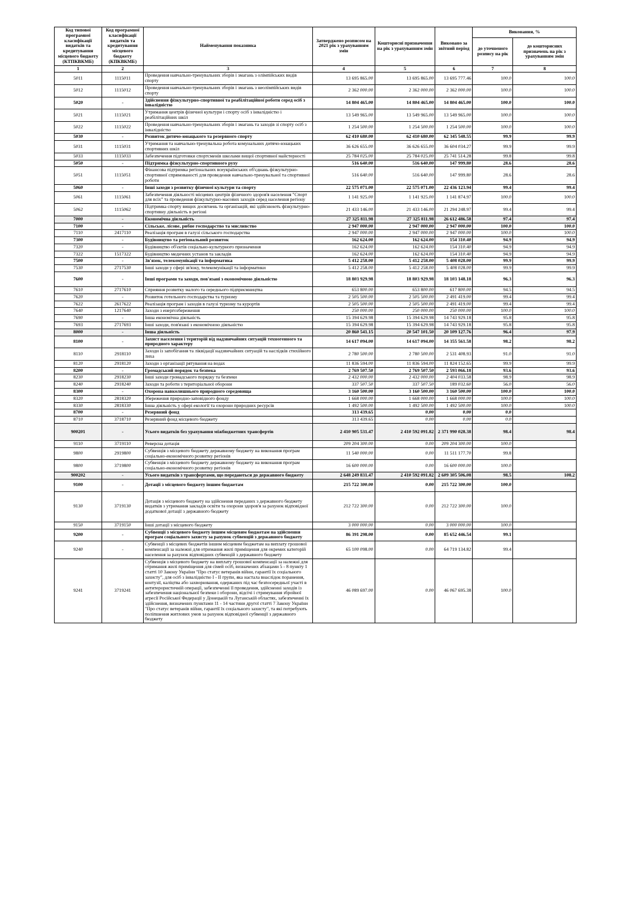| Код типової програмної класифікації видатків та кредитування місцевого бюджету (КТПКВКМБ) | Код програмної класифікації видатків та кредитування місцевого бюджету (КПКВКМБ) | Найменування показника | Затверджено розписом на 2021 рік з урахуванням змін | Кошторисні призначення на рік з урахуванням змін | Виконано за звітний період | Виконання, % | |
| --- | --- | --- | --- | --- | --- | --- | --- |
| | | | | | | до уточненого розпису на рік | до кошторисних призначень на рік з урахуванням змін |
| 1 | 2 | 3 | 4 | 5 | 6 | 7 | 8 |
| 5011 | 1115011 | Проведення навчально-тренувальних зборів і змагань з олімпійських видів спорту | 13 695 865.00 | 13 695 865.00 | 13 695 777.46 | 100.0 | 100.0 |
| 5012 | 1115012 | Проведення навчально-тренувальних зборів і змагань з неолімпійських видів спорту | 2 362 000.00 | 2 362 000.00 | 2 362 000.00 | 100.0 | 100.0 |
| 5020 | - | Здійснення фізкультурно-спортивної та реабілітаційної роботи серед осіб з інвалідністю | 14 804 465.00 | 14 804 465.00 | 14 804 465.00 | 100.0 | 100.0 |
| 5021 | 1115021 | Утримання центрів фізичної культури і спорту осіб з інвалідністю і реабілітаційних шкіл | 13 549 965.00 | 13 549 965.00 | 13 549 965.00 | 100.0 | 100.0 |
| 5022 | 1115022 | Проведення навчально-тренувальних зборів і змагань та заходів зі спорту осіб з інвалідністю | 1 254 500.00 | 1 254 500.00 | 1 254 500.00 | 100.0 | 100.0 |
| 5030 | - | Розвиток дитячо-юнацького та резервного спорту | 62 410 680.00 | 62 410 680.00 | 62 345 548.55 | 99.9 | 99.9 |
| 5031 | 1115031 | Утримання та навчально-тренувальна робота комунальних дитячо-юнацьких спортивних шкіл | 36 626 655.00 | 36 626 655.00 | 36 604 034.27 | 99.9 | 99.9 |
| 5033 | 1115033 | Забезпечення підготовки спортсменів школами вищої спортивної майстерності | 25 784 025.00 | 25 784 025.00 | 25 741 514.28 | 99.8 | 99.8 |
| 5050 | - | Підтримка фізкультурно-спортивного руху | 516 640.00 | 516 640.00 | 147 999.80 | 28.6 | 28.6 |
| 5051 | 1115051 | Фінансова підтримка регіональних всеукраїнських об'єднань фізкультурно-спортивної спрямованості для проведення навчально-тренувальної та спортивної роботи | 516 640.00 | 516 640.00 | 147 999.80 | 28.6 | 28.6 |
| 5060 | - | Інші заходи з розвитку фізичної культури та спорту | 22 575 071.00 | 22 575 071.00 | 22 436 123.94 | 99.4 | 99.4 |
| 5061 | 1115061 | Забезпечення діяльності місцевих центрів фізичного здоров'я населення "Спорт для всіх" та проведення фізкультурно-масових заходів серед населення регіону | 1 141 925.00 | 1 141 925.00 | 1 141 874.97 | 100.0 | 100.0 |
| 5062 | 1115062 | Підтримка спорту вищих досягнень та організацій, які здійснюють фізкультурно-спортивну діяльність в регіоні | 21 433 146.00 | 21 433 146.00 | 21 294 248.97 | 99.4 | 99.4 |
| 7000 | - | Економічна діяльність | 27 325 811.98 | 27 325 811.98 | 26 612 486.58 | 97.4 | 97.4 |
| 7100 | - | Сільське, лісове, рибне господарство та мисливство | 2 947 000.00 | 2 947 000.00 | 2 947 000.00 | 100.0 | 100.0 |
| 7110 | 2417110 | Реалізація програм в галузі сільського господарства | 2 947 000.00 | 2 947 000.00 | 2 947 000.00 | 100.0 | 100.0 |
| 7300 | - | Будівництво та регіональний розвиток | 162 624.00 | 162 624.00 | 154 310.40 | 94.9 | 94.9 |
| 7320 | - | Будівництво об'єктів соціально-культурного призначення | 162 624.00 | 162 624.00 | 154 310.40 | 94.9 | 94.9 |
| 7322 | 1517322 | Будівництво медичних установ та закладів | 162 624.00 | 162 624.00 | 154 310.40 | 94.9 | 94.9 |
| 7500 | - | Зв'язок, телекомунікації та інформатика | 5 412 258.00 | 5 412 258.00 | 5 408 028.00 | 99.9 | 99.9 |
| 7530 | 2717530 | Інші заходи у сфері зв'язку, телекомунікації та інформатики | 5 412 258.00 | 5 412 258.00 | 5 408 028.00 | 99.9 | 99.9 |
| 7600 | - | Інші програми та заходи, пов'язані з економічною діяльністю | 18 803 929.98 | 18 803 929.98 | 18 103 148.18 | 96.3 | 96.3 |
| 7610 | 2717610 | Сприяння розвитку малого та середнього підприємництва | 653 800.00 | 653 800.00 | 617 800.00 | 94.5 | 94.5 |
| 7620 | - | Розвиток готельного господарства та туризму | 2 505 500.00 | 2 505 500.00 | 2 491 419.00 | 99.4 | 99.4 |
| 7622 | 2617622 | Реалізація програм і заходів в галузі туризму та курортів | 2 505 500.00 | 2 505 500.00 | 2 491 419.00 | 99.4 | 99.4 |
| 7640 | 1217640 | Заходи з енергозбереження | 250 000.00 | 250 000.00 | 250 000.00 | 100.0 | 100.0 |
| 7690 | - | Інша економічна діяльність | 15 394 629.98 | 15 394 629.98 | 14 743 929.18 | 95.8 | 95.8 |
| 7693 | 2717693 | Інші заходи, пов'язані з економічною діяльністю | 15 394 629.98 | 15 394 629.98 | 14 743 929.18 | 95.8 | 95.8 |
| 8000 | - | Інша діяльність | 20 860 541.15 | 20 547 101.50 | 20 109 127.76 | 96.4 | 97.9 |
| 8100 | - | Захист населення і територій від надзвичайних ситуацій техногенного та природного характеру | 14 617 094.00 | 14 617 094.00 | 14 355 561.58 | 98.2 | 98.2 |
| 8110 | 2918110 | Заходи із запобігання та ліквідації надзвичайних ситуацій та наслідків стихійного лиха | 2 780 500.00 | 2 780 500.00 | 2 531 408.93 | 91.0 | 91.0 |
| 8120 | 2918120 | Заходи з організації рятування на водах | 11 836 594.00 | 11 836 594.00 | 11 824 152.65 | 99.9 | 99.9 |
| 8200 | - | Громадський порядок та безпека | 2 769 507.50 | 2 769 507.50 | 2 593 066.18 | 93.6 | 93.6 |
| 8230 | 2918230 | Інші заходи громадського порядку та безпеки | 2 432 000.00 | 2 432 000.00 | 2 404 033.58 | 98.9 | 98.9 |
| 8240 | 2918240 | Заходи та роботи з територіальної оборони | 337 507.50 | 337 507.50 | 189 032.60 | 56.0 | 56.0 |
| 8300 | - | Охорона навколишнього природного середовища | 3 160 500.00 | 3 160 500.00 | 3 160 500.00 | 100.0 | 100.0 |
| 8320 | 2818320 | Збереження природно-заповідного фонду | 1 668 000.00 | 1 668 000.00 | 1 668 000.00 | 100.0 | 100.0 |
| 8330 | 2818330 | Інша діяльність у сфері екології та охорони природних ресурсів | 1 492 500.00 | 1 492 500.00 | 1 492 500.00 | 100.0 | 100.0 |
| 8700 | - | Резервний фонд | 313 439.65 | 0.00 | 0.00 | 0.0 | |
| 8710 | 3718710 | Резервний фонд місцевого бюджету | 313 439.65 | 0.00 | 0.00 | 0.0 | |
| 900201 | - | Усього видатків без урахування міжбюджетних трансфертів | 2 410 905 531.47 | 2 410 592 091.82 | 2 371 990 028.38 | 98.4 | 98.4 |
| 9110 | 3719110 | Реверсна дотація | 209 204 300.00 | 0.00 | 209 204 300.00 | 100.0 | |
| 9800 | 2919800 | Субвенція з місцевого бюджету державному бюджету на виконання програм соціально-економічного розвитку регіонів | 11 540 000.00 | 0.00 | 11 511 177.70 | 99.8 | |
| 9800 | 3719800 | Субвенція з місцевого бюджету державному бюджету на виконання програм соціально-економічного розвитку регіонів | 16 600 000.00 | 0.00 | 16 600 000.00 | 100.0 | |
| 900202 | - | Усього видатків з трансфертами, що передаються до державного бюджету | 2 648 249 831.47 | 2 410 592 091.82 | 2 609 305 506.08 | 98.5 | 108.2 |
| 9100 | - | Дотації з місцевого бюджету іншим бюджетам | 215 722 300.00 | 0.00 | 215 722 300.00 | 100.0 | |
| 9130 | 3719130 | Дотація з місцевого бюджету на здійснення переданих з державного бюджету видатків з утримання закладів освіти та охорони здоров'я за рахунок відповідної додаткової дотації з державного бюджету | 212 722 300.00 | 0.00 | 212 722 300.00 | 100.0 | |
| 9150 | 3719150 | Інші дотації з місцевого бюджету | 3 000 000.00 | 0.00 | 3 000 000.00 | 100.0 | |
| 9200 | - | Субвенції з місцевого бюджету іншим місцевим бюджетам на здійснення програм соціального захисту за рахунок субвенцій з державного бюджету | 86 391 298.00 | 0.00 | 85 652 446.54 | 99.1 | |
| 9240 | - | Субвенції з місцевих бюджетів іншим місцевим бюджетам на виплату грошової компенсації за належні для отримання жилі приміщення для окремих категорій населення за рахунок відповідних субвенцій з державного бюджету | 65 100 098.00 | 0.00 | 64 719 134.82 | 99.4 | |
| 9241 | 3719241 | Субвенція з місцевого бюджету на виплату грошової компенсації за належні для отримання жилі приміщення для сімей осіб, визначених абзацами 5 - 8 пункту 1 статті 10 Закону України "Про статус ветеранів війни, гарантії їх соціального захисту", для осіб з інвалідністю I - II групи, яка настала внаслідок поранення, контузії, каліцтва або захворювання, одержаних під час безпосередньої участі в антитерористичній операції, забезпеченні її проведення, здійсненні заходів із забезпечення національної безпеки і оборони, відсічі і стримування збройної агресії Російської Федерації у Донецькій та Луганській областях, забезпеченні їх здійснення, визначених пунктами 11 - 14 частини другої статті 7 Закону України "Про статус ветеранів війни, гарантії їх соціального захисту", та які потребують поліпшення житлових умов за рахунок відповідної субвенції з державного бюджету | 46 089 697.00 | 0.00 | 46 067 695.38 | 100.0 | |